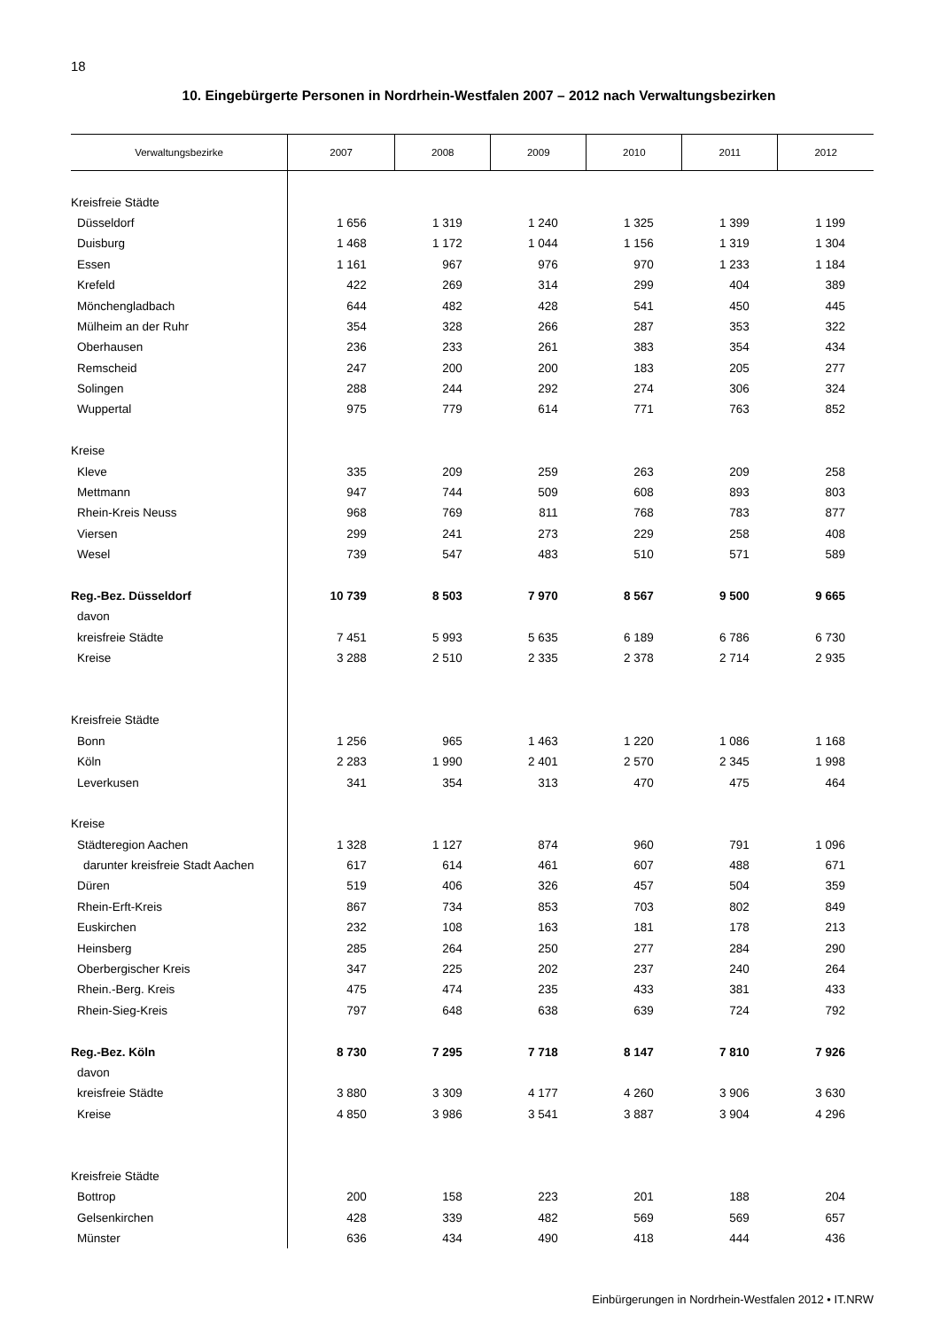18
10. Eingebürgerte Personen in Nordrhein-Westfalen 2007 – 2012 nach Verwaltungsbezirken
| Verwaltungsbezirke | 2007 | 2008 | 2009 | 2010 | 2011 | 2012 |
| --- | --- | --- | --- | --- | --- | --- |
| Kreisfreie Städte | | | | | | |
| Düsseldorf | 1 656 | 1 319 | 1 240 | 1 325 | 1 399 | 1 199 |
| Duisburg | 1 468 | 1 172 | 1 044 | 1 156 | 1 319 | 1 304 |
| Essen | 1 161 | 967 | 976 | 970 | 1 233 | 1 184 |
| Krefeld | 422 | 269 | 314 | 299 | 404 | 389 |
| Mönchengladbach | 644 | 482 | 428 | 541 | 450 | 445 |
| Mülheim an der Ruhr | 354 | 328 | 266 | 287 | 353 | 322 |
| Oberhausen | 236 | 233 | 261 | 383 | 354 | 434 |
| Remscheid | 247 | 200 | 200 | 183 | 205 | 277 |
| Solingen | 288 | 244 | 292 | 274 | 306 | 324 |
| Wuppertal | 975 | 779 | 614 | 771 | 763 | 852 |
| Kreise | | | | | | |
| Kleve | 335 | 209 | 259 | 263 | 209 | 258 |
| Mettmann | 947 | 744 | 509 | 608 | 893 | 803 |
| Rhein-Kreis Neuss | 968 | 769 | 811 | 768 | 783 | 877 |
| Viersen | 299 | 241 | 273 | 229 | 258 | 408 |
| Wesel | 739 | 547 | 483 | 510 | 571 | 589 |
| Reg.-Bez. Düsseldorf | 10 739 | 8 503 | 7 970 | 8 567 | 9 500 | 9 665 |
| davon | | | | | | |
| kreisfreie Städte | 7 451 | 5 993 | 5 635 | 6 189 | 6 786 | 6 730 |
| Kreise | 3 288 | 2 510 | 2 335 | 2 378 | 2 714 | 2 935 |
| Kreisfreie Städte | | | | | | |
| Bonn | 1 256 | 965 | 1 463 | 1 220 | 1 086 | 1 168 |
| Köln | 2 283 | 1 990 | 2 401 | 2 570 | 2 345 | 1 998 |
| Leverkusen | 341 | 354 | 313 | 470 | 475 | 464 |
| Kreise | | | | | | |
| Städteregion Aachen | 1 328 | 1 127 | 874 | 960 | 791 | 1 096 |
| darunter kreisfreie Stadt Aachen | 617 | 614 | 461 | 607 | 488 | 671 |
| Düren | 519 | 406 | 326 | 457 | 504 | 359 |
| Rhein-Erft-Kreis | 867 | 734 | 853 | 703 | 802 | 849 |
| Euskirchen | 232 | 108 | 163 | 181 | 178 | 213 |
| Heinsberg | 285 | 264 | 250 | 277 | 284 | 290 |
| Oberbergischer Kreis | 347 | 225 | 202 | 237 | 240 | 264 |
| Rhein.-Berg. Kreis | 475 | 474 | 235 | 433 | 381 | 433 |
| Rhein-Sieg-Kreis | 797 | 648 | 638 | 639 | 724 | 792 |
| Reg.-Bez. Köln | 8 730 | 7 295 | 7 718 | 8 147 | 7 810 | 7 926 |
| davon | | | | | | |
| kreisfreie Städte | 3 880 | 3 309 | 4 177 | 4 260 | 3 906 | 3 630 |
| Kreise | 4 850 | 3 986 | 3 541 | 3 887 | 3 904 | 4 296 |
| Kreisfreie Städte | | | | | | |
| Bottrop | 200 | 158 | 223 | 201 | 188 | 204 |
| Gelsenkirchen | 428 | 339 | 482 | 569 | 569 | 657 |
| Münster | 636 | 434 | 490 | 418 | 444 | 436 |
Einbürgerungen in Nordrhein-Westfalen 2012 • IT.NRW